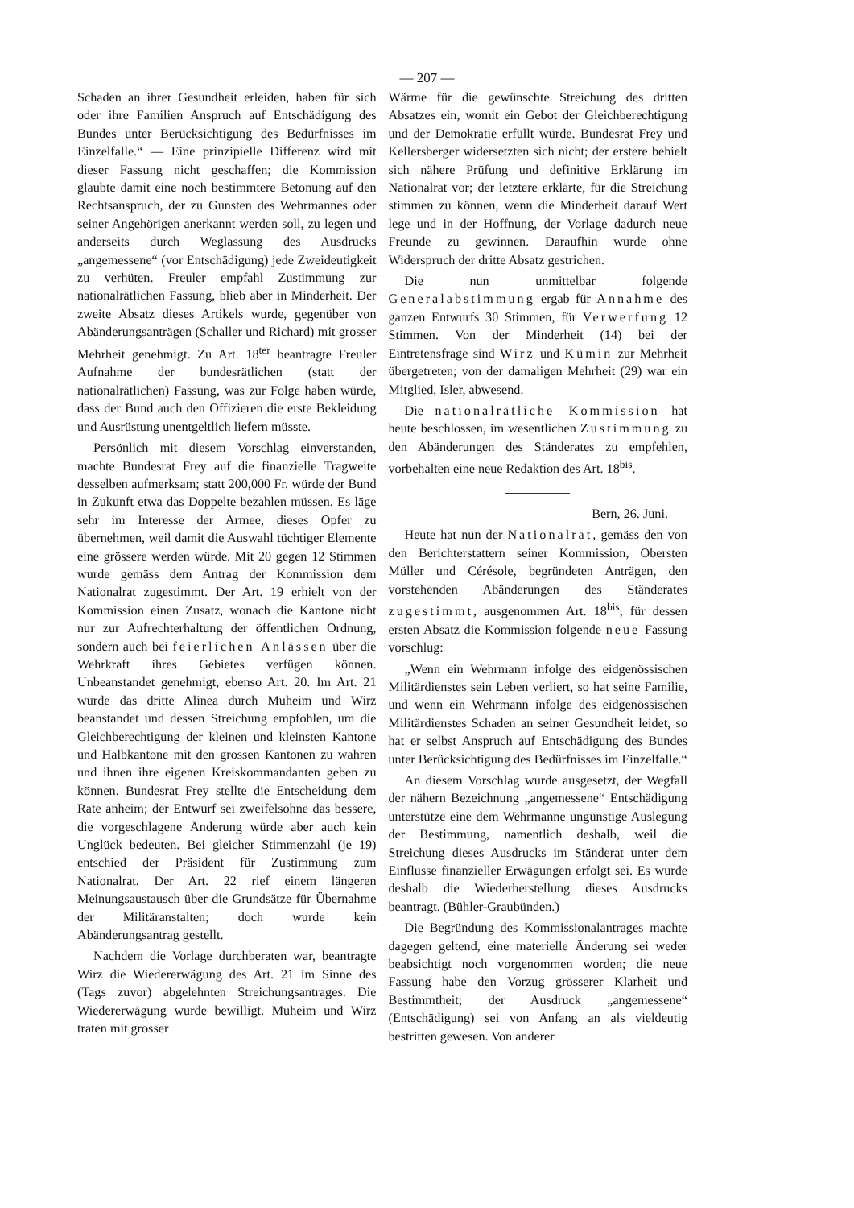— 207 —
Schaden an ihrer Gesundheit erleiden, haben für sich oder ihre Familien Anspruch auf Entschädigung des Bundes unter Berücksichtigung des Bedürfnisses im Einzelfalle.“ — Eine prinzipielle Differenz wird mit dieser Fassung nicht geschaffen; die Kommission glaubte damit eine noch bestimmtere Betonung auf den Rechtsanspruch, der zu Gunsten des Wehrmannes oder seiner Angehörigen anerkannt werden soll, zu legen und anderseits durch Weglassung des Ausdrucks „angemessene“ (vor Entschädigung) jede Zweideutigkeit zu verhüten. Freuler empfahl Zustimmung zur nationalrätlichen Fassung, blieb aber in Minderheit. Der zweite Absatz dieses Artikels wurde, gegenüber von Abänderungsanträgen (Schaller und Richard) mit grosser Mehrheit genehmigt. Zu Art. 18<sup>ter</sup> beantragte Freuler Aufnahme der bundesrätlichen (statt der nationalrätlichen) Fassung, was zur Folge haben würde, dass der Bund auch den Offizieren die erste Bekleidung und Ausrüstung unentgeltlich liefern müsste.
Persönlich mit diesem Vorschlag einverstanden, machte Bundesrat Frey auf die finanzielle Tragweite desselben aufmerksam; statt 200,000 Fr. würde der Bund in Zukunft etwa das Doppelte bezahlen müssen. Es läge sehr im Interesse der Armee, dieses Opfer zu übernehmen, weil damit die Auswahl tüchtiger Elemente eine grössere werden würde. Mit 20 gegen 12 Stimmen wurde gemäss dem Antrag der Kommission dem Nationalrat zugestimmt. Der Art. 19 erhielt von der Kommission einen Zusatz, wonach die Kantone nicht nur zur Aufrechterhaltung der öffentlichen Ordnung, sondern auch bei feierlichen Anlässen über die Wehrkraft ihres Gebietes verfügen können. Unbeanstandet genehmigt, ebenso Art. 20. Im Art. 21 wurde das dritte Alinea durch Muheim und Wirz beanstandet und dessen Streichung empfohlen, um die Gleichberechtigung der kleinen und kleinsten Kantone und Halbkantone mit den grossen Kantonen zu wahren und ihnen ihre eigenen Kreiskommandanten geben zu können. Bundesrat Frey stellte die Entscheidung dem Rate anheim; der Entwurf sei zweifelsohne das bessere, die vorgeschlagene Änderung würde aber auch kein Unglück bedeuten. Bei gleicher Stimmenzahl (je 19) entschied der Präsident für Zustimmung zum Nationalrat. Der Art. 22 rief einem längeren Meinungsaustausch über die Grundsätze für Übernahme der Militäranstalten; doch wurde kein Abänderungsantrag gestellt.
Nachdem die Vorlage durchberaten war, beantragte Wirz die Wiedererwägung des Art. 21 im Sinne des (Tags zuvor) abgelehnten Streichungsantrages. Die Wiedererwägung wurde bewilligt. Muheim und Wirz traten mit grosser
Wärme für die gewünschte Streichung des dritten Absatzes ein, womit ein Gebot der Gleichberechtigung und der Demokratie erfüllt würde. Bundesrat Frey und Kellersberger widersetzten sich nicht; der erstere behielt sich nähere Prüfung und definitive Erklärung im Nationalrat vor; der letztere erklärte, für die Streichung stimmen zu können, wenn die Minderheit darauf Wert lege und in der Hoffnung, der Vorlage dadurch neue Freunde zu gewinnen. Daraufhin wurde ohne Widerspruch der dritte Absatz gestrichen.
Die nun unmittelbar folgende Generalabstimmung ergab für Annahme des ganzen Entwurfs 30 Stimmen, für Verwerfung 12 Stimmen. Von der Minderheit (14) bei der Eintretensfrage sind Wirz und Kümin zur Mehrheit übergetreten; von der damaligen Mehrheit (29) war ein Mitglied, Isler, abwesend.
Die nationalrätliche Kommission hat heute beschlossen, im wesentlichen Zustimmung zu den Abänderungen des Ständerates zu empfehlen, vorbehalten eine neue Redaktion des Art. 18<sup>bis</sup>.
Bern, 26. Juni.
Heute hat nun der Nationalrat, gemäss den von den Berichterstattern seiner Kommission, Obersten Müller und Cérésole, begründeten Anträgen, den vorstehenden Abänderungen des Ständerates zugestimmt, ausgenommen Art. 18<sup>bis</sup>, für dessen ersten Absatz die Kommission folgende neue Fassung vorschlug:
„Wenn ein Wehrmann infolge des eidgenössischen Militärdienstes sein Leben verliert, so hat seine Familie, und wenn ein Wehrmann infolge des eidgenössischen Militärdienstes Schaden an seiner Gesundheit leidet, so hat er selbst Anspruch auf Entschädigung des Bundes unter Berücksichtigung des Bedürfnisses im Einzelfalle.“
An diesem Vorschlag wurde ausgesetzt, der Wegfall der nähern Bezeichnung „angemessene“ Entschädigung unterstütze eine dem Wehrmanne ungünstige Auslegung der Bestimmung, namentlich deshalb, weil die Streichung dieses Ausdrucks im Ständerat unter dem Einflusse finanzieller Erwägungen erfolgt sei. Es wurde deshalb die Wiederherstellung dieses Ausdrucks beantragt. (Bühler-Graubünden.)
Die Begründung des Kommissionalantrages machte dagegen geltend, eine materielle Änderung sei weder beabsichtigt noch vorgenommen worden; die neue Fassung habe den Vorzug grösserer Klarheit und Bestimmtheit; der Ausdruck „angemessene“ (Entschädigung) sei von Anfang an als vieldeutig bestritten gewesen. Von anderer